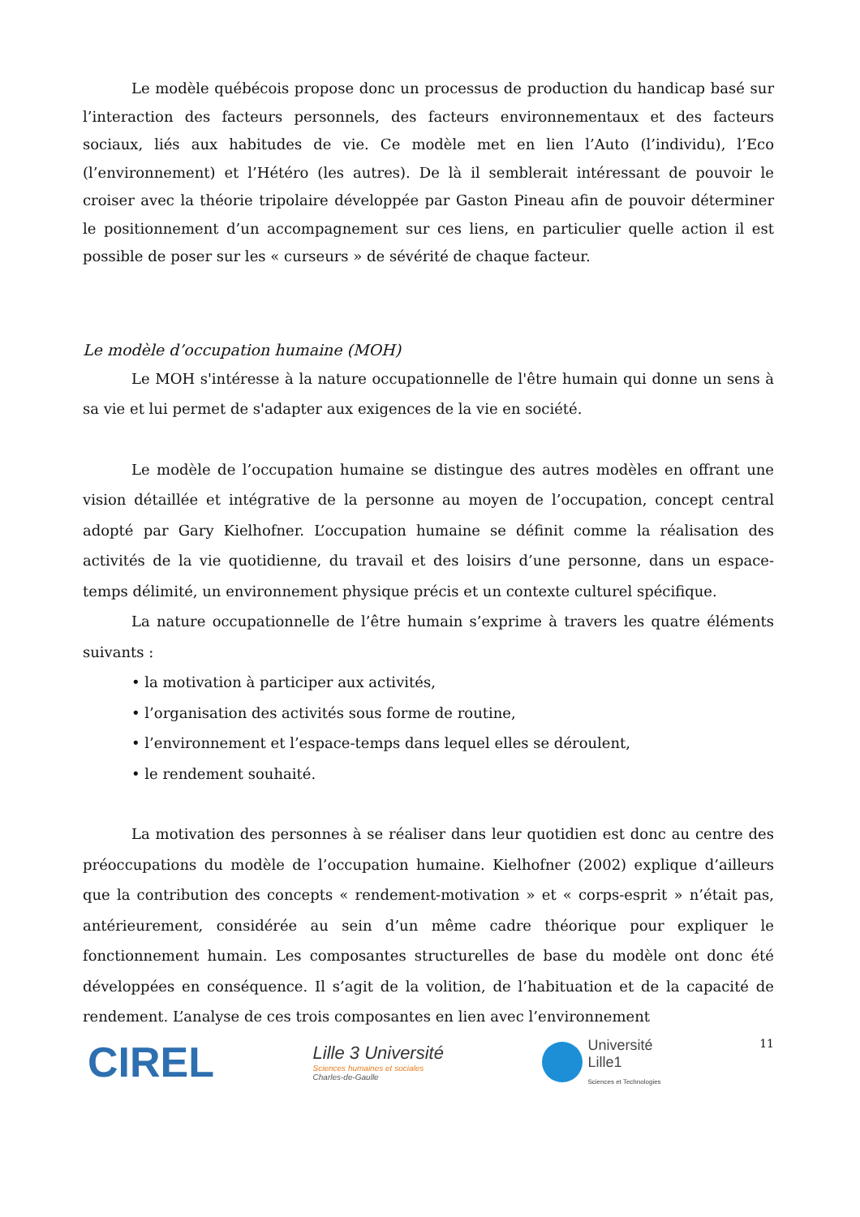Le modèle québécois propose donc un processus de production du handicap basé sur l’interaction des facteurs personnels, des facteurs environnementaux et des facteurs sociaux, liés aux habitudes de vie. Ce modèle met en lien l’Auto (l’individu), l’Eco (l’environnement) et l’Hétéro (les autres). De là il semblerait intéressant de pouvoir le croiser avec la théorie tripolaire développée par Gaston Pineau afin de pouvoir déterminer le positionnement d’un accompagnement sur ces liens, en particulier quelle action il est possible de poser sur les « curseurs » de sévérité de chaque facteur.
Le modèle d’occupation humaine (MOH)
Le MOH s'intéresse à la nature occupationnelle de l'être humain qui donne un sens à sa vie et lui permet de s'adapter aux exigences de la vie en société.
Le modèle de l’occupation humaine se distingue des autres modèles en offrant une vision détaillée et intégrative de la personne au moyen de l’occupation, concept central adopté par Gary Kielhofner. L’occupation humaine se définit comme la réalisation des activités de la vie quotidienne, du travail et des loisirs d’une personne, dans un espace-temps délimité, un environnement physique précis et un contexte culturel spécifique.
La nature occupationnelle de l’être humain s’exprime à travers les quatre éléments suivants :
• la motivation à participer aux activités,
• l’organisation des activités sous forme de routine,
• l’environnement et l’espace-temps dans lequel elles se déroulent,
• le rendement souhaité.
La motivation des personnes à se réaliser dans leur quotidien est donc au centre des préoccupations du modèle de l’occupation humaine. Kielhofner (2002) explique d’ailleurs que la contribution des concepts « rendement-motivation » et « corps-esprit » n’était pas, antérieurement, considérée au sein d’un même cadre théorique pour expliquer le fonctionnement humain. Les composantes structurelles de base du modèle ont donc été développées en conséquence. Il s’agit de la volition, de l’habituation et de la capacité de rendement. L’analyse de ces trois composantes en lien avec l’environnement
CIREL
Lille 3 Université
Sciences humaines et sociales
Charles-de-Gaulle
Université
Lille1
Sciences et Technologies
11